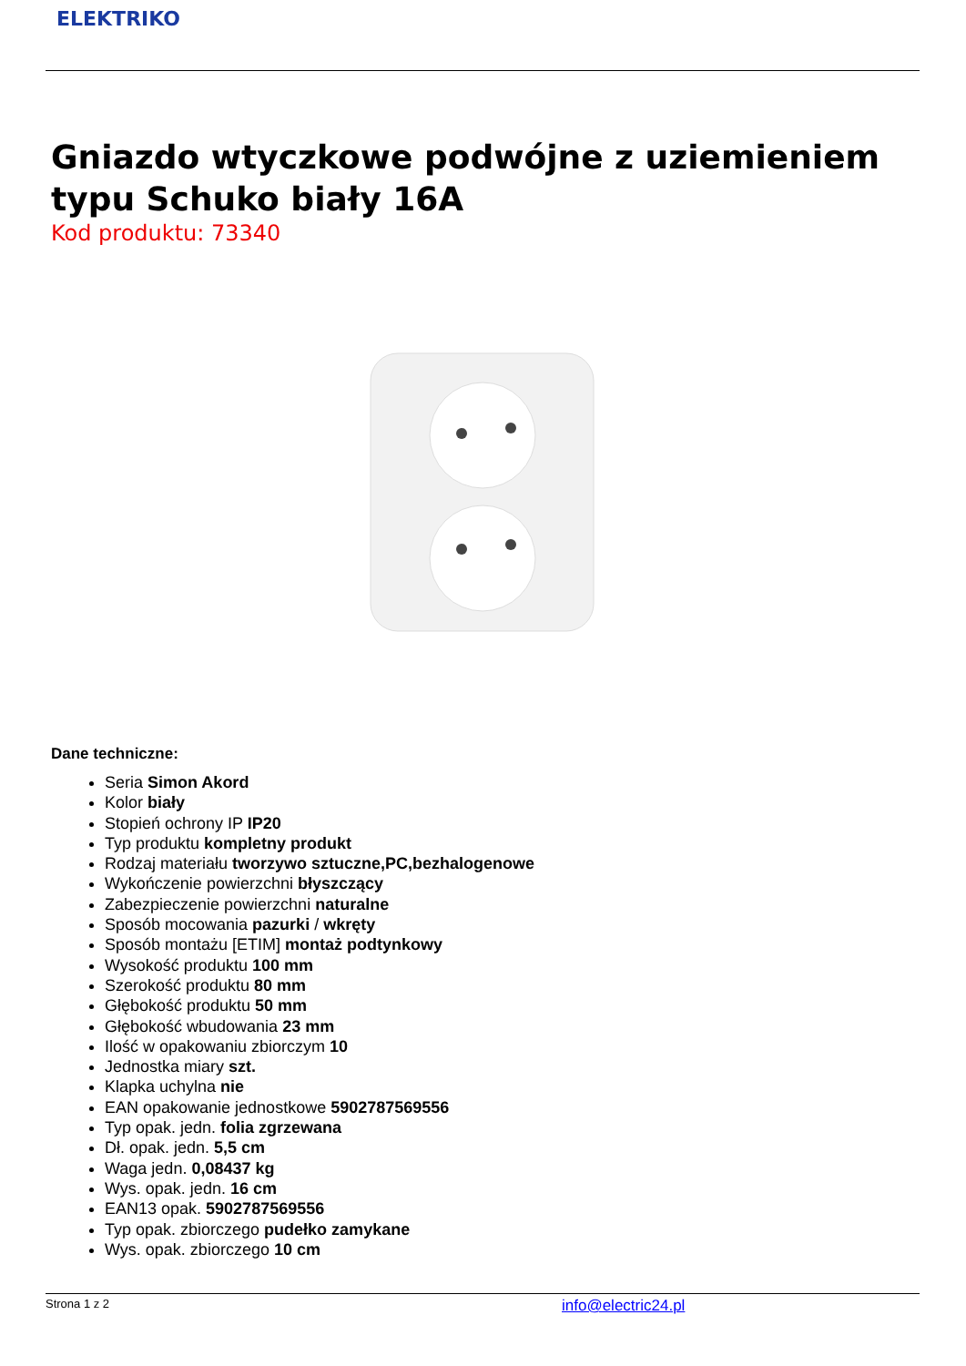ELEKTRIKO
Gniazdo wtyczkowe podwójne z uziemieniem typu Schuko biały 16A
Kod produktu: 73340
Dane techniczne:
Seria Simon Akord
Kolor biały
Stopień ochrony IP IP20
Typ produktu kompletny produkt
Rodzaj materiału tworzywo sztuczne,PC,bezhalogenowe
Wykończenie powierzchni błyszczący
Zabezpieczenie powierzchni naturalne
Sposób mocowania pazurki / wkręty
Sposób montażu [ETIM] montaż podtynkowy
Wysokość produktu 100 mm
Szerokość produktu 80 mm
Głębokość produktu 50 mm
Głębokość wbudowania 23 mm
Ilość w opakowaniu zbiorczym 10
Jednostka miary szt.
Klapka uchylna nie
EAN opakowanie jednostkowe 5902787569556
Typ opak. jedn. folia zgrzewana
Dł. opak. jedn. 5,5 cm
Waga jedn. 0,08437 kg
Wys. opak. jedn. 16 cm
EAN13 opak. 5902787569556
Typ opak. zbiorczego pudełko zamykane
Wys. opak. zbiorczego 10 cm
Strona 1 z 2 info@electric24.pl